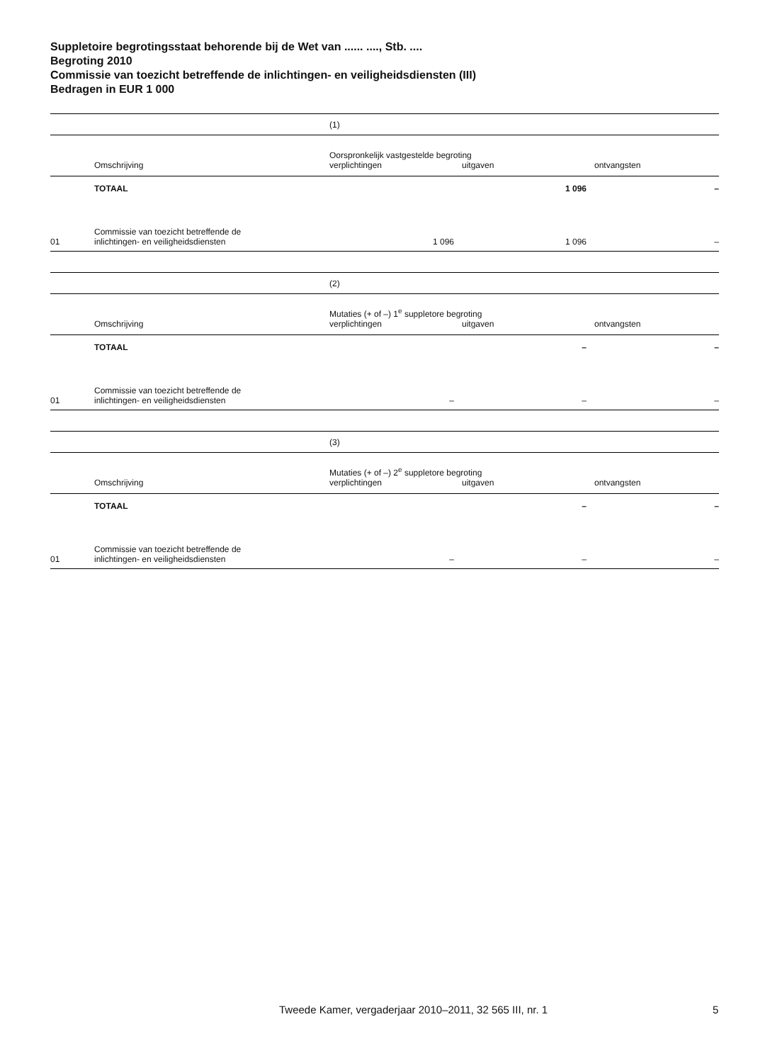Suppletoire begrotingsstaat behorende bij de Wet van ...... ...., Stb. ....
Begroting 2010
Commissie van toezicht betreffende de inlichtingen- en veiligheidsdiensten (III)
Bedragen in EUR 1 000
| | | (1) | | |
| | Omschrijving | Oorspronkelijk vastgestelde begroting verplichtingen uitgaven ontvangsten | | |
| | TOTAAL | | 1 096 | – |
| 01 | Commissie van toezicht betreffende de inlichtingen- en veiligheidsdiensten | 1 096 | 1 096 | – |
| | | (2) | | |
| | Omschrijving | Mutaties (+ of –) 1<sup>e</sup> suppletore begroting verplichtingen uitgaven ontvangsten | | |
| | TOTAAL | | – | – |
| 01 | Commissie van toezicht betreffende de inlichtingen- en veiligheidsdiensten | – | – | – |
| | | (3) | | |
| | Omschrijving | Mutaties (+ of –) 2<sup>e</sup> suppletore begroting verplichtingen uitgaven ontvangsten | | |
| | TOTAAL | | – | – |
| 01 | Commissie van toezicht betreffende de inlichtingen- en veiligheidsdiensten | – | – | – |
Tweede Kamer, vergaderjaar 2010–2011, 32 565 III, nr. 1
5